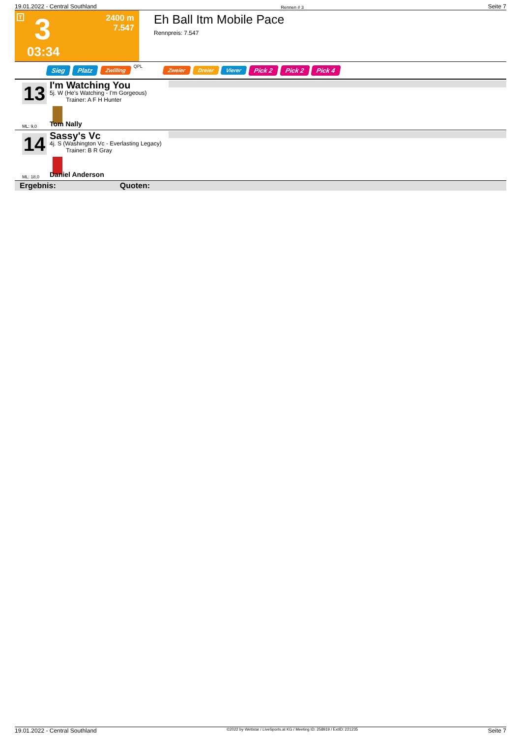19.01.2022 - Central Southland Rennen # 3 Seite 7
T 3 2400 m
7.547
03:34
Eh Ball Itm Mobile Pace
Rennpreis: 7.547
Sieg Platz Zwilling QPL Zweier Dreier Vierer Pick 2 Pick 2 Pick 4
13
I'm Watching You
5j. W (He's Watching - I'm Gorgeous)
Trainer: A F H Hunter
ML: 9,0 Tom Nally
14
Sassy's Vc
4j. S (Washington Vc - Everlasting Legacy)
Trainer: B R Gray
ML: 18,0 Daniel Anderson
Ergebnis: Quoten:
19.01.2022 - Central Southland ©2022 by Wettstar / LiveSports.at KG / Meeting ID: 258919 / ExtID: 221235 Seite 7